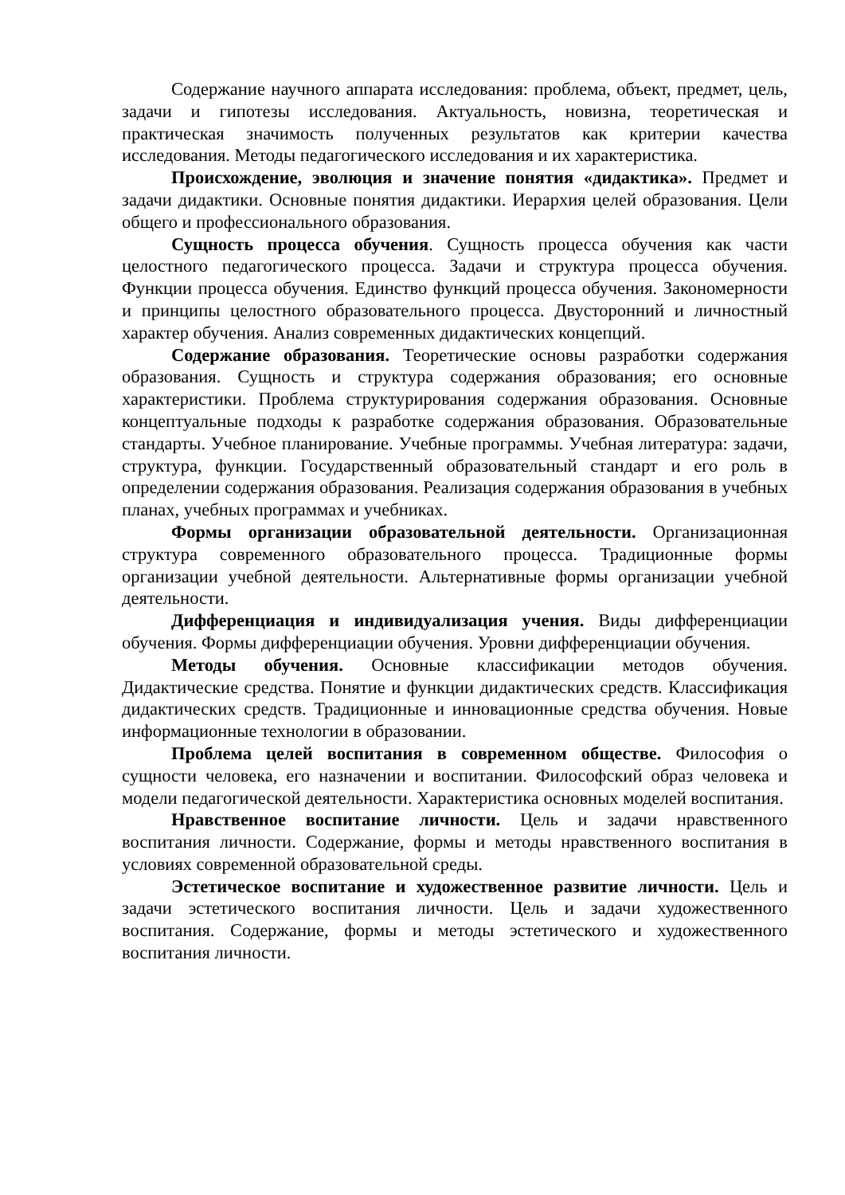Содержание научного аппарата исследования: проблема, объект, предмет, цель, задачи и гипотезы исследования. Актуальность, новизна, теоретическая и практическая значимость полученных результатов как критерии качества исследования. Методы педагогического исследования и их характеристика.
Происхождение, эволюция и значение понятия «дидактика». Предмет и задачи дидактики. Основные понятия дидактики. Иерархия целей образования. Цели общего и профессионального образования.
Сущность процесса обучения. Сущность процесса обучения как части целостного педагогического процесса. Задачи и структура процесса обучения. Функции процесса обучения. Единство функций процесса обучения. Закономерности и принципы целостного образовательного процесса. Двусторонний и личностный характер обучения. Анализ современных дидактических концепций.
Содержание образования. Теоретические основы разработки содержания образования. Сущность и структура содержания образования; его основные характеристики. Проблема структурирования содержания образования. Основные концептуальные подходы к разработке содержания образования. Образовательные стандарты. Учебное планирование. Учебные программы. Учебная литература: задачи, структура, функции. Государственный образовательный стандарт и его роль в определении содержания образования. Реализация содержания образования в учебных планах, учебных программах и учебниках.
Формы организации образовательной деятельности. Организационная структура современного образовательного процесса. Традиционные формы организации учебной деятельности. Альтернативные формы организации учебной деятельности.
Дифференциация и индивидуализация учения. Виды дифференциации обучения. Формы дифференциации обучения. Уровни дифференциации обучения.
Методы обучения. Основные классификации методов обучения. Дидактические средства. Понятие и функции дидактических средств. Классификация дидактических средств. Традиционные и инновационные средства обучения. Новые информационные технологии в образовании.
Проблема целей воспитания в современном обществе. Философия о сущности человека, его назначении и воспитании. Философский образ человека и модели педагогической деятельности. Характеристика основных моделей воспитания.
Нравственное воспитание личности. Цель и задачи нравственного воспитания личности. Содержание, формы и методы нравственного воспитания в условиях современной образовательной среды.
Эстетическое воспитание и художественное развитие личности. Цель и задачи эстетического воспитания личности. Цель и задачи художественного воспитания. Содержание, формы и методы эстетического и художественного воспитания личности.